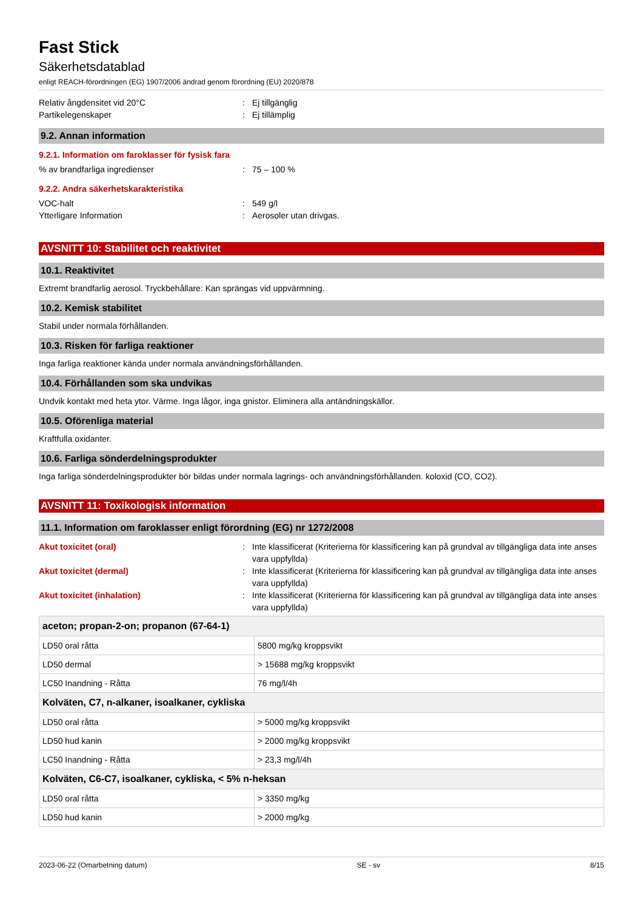Fast Stick
Säkerhetsdatablad
enligt REACH-förordningen (EG) 1907/2006 ändrad genom förordning (EU) 2020/878
Relativ ångdensitet vid 20°C : Ej tillgänglig
Partikelegenskaper : Ej tillämplig
9.2. Annan information
9.2.1. Information om faroklasser för fysisk fara
% av brandfarliga ingredienser : 75 – 100 %
9.2.2. Andra säkerhetskarakteristika
VOC-halt : 549 g/l
Ytterligare Information : Aerosoler utan drivgas.
AVSNITT 10: Stabilitet och reaktivitet
10.1. Reaktivitet
Extremt brandfarlig aerosol. Tryckbehållare: Kan sprängas vid uppvärmning.
10.2. Kemisk stabilitet
Stabil under normala förhållanden.
10.3. Risken för farliga reaktioner
Inga farliga reaktioner kända under normala användningsförhållanden.
10.4. Förhållanden som ska undvikas
Undvik kontakt med heta ytor. Värme. Inga lågor, inga gnistor. Eliminera alla antändningskällor.
10.5. Oförenliga material
Kraftfulla oxidanter.
10.6. Farliga sönderdelningsprodukter
Inga farliga sönderdelningsprodukter bör bildas under normala lagrings- och användningsförhållanden. koloxid (CO, CO2).
AVSNITT 11: Toxikologisk information
11.1. Information om faroklasser enligt förordning (EG) nr 1272/2008
Akut toxicitet (oral) : Inte klassificerat (Kriterierna för klassificering kan på grundval av tillgängliga data inte anses vara uppfyllda)
Akut toxicitet (dermal) : Inte klassificerat (Kriterierna för klassificering kan på grundval av tillgängliga data inte anses vara uppfyllda)
Akut toxicitet (inhalation) : Inte klassificerat (Kriterierna för klassificering kan på grundval av tillgängliga data inte anses vara uppfyllda)
| aceton; propan-2-on; propanon (67-64-1) | |
| --- | --- |
| LD50 oral råtta | 5800 mg/kg kroppsvikt |
| LD50 dermal | > 15688 mg/kg kroppsvikt |
| LC50 Inandning - Råtta | 76 mg/l/4h |
| Kolväten, C7, n-alkaner, isoalkaner, cykliska | |
| LD50 oral råtta | > 5000 mg/kg kroppsvikt |
| LD50 hud kanin | > 2000 mg/kg kroppsvikt |
| LC50 Inandning - Råtta | > 23,3 mg/l/4h |
| Kolväten, C6-C7, isoalkaner, cykliska, < 5% n-heksan | |
| LD50 oral råtta | > 3350 mg/kg |
| LD50 hud kanin | > 2000 mg/kg |
2023-06-22 (Omarbetning datum) SE - sv 8/15